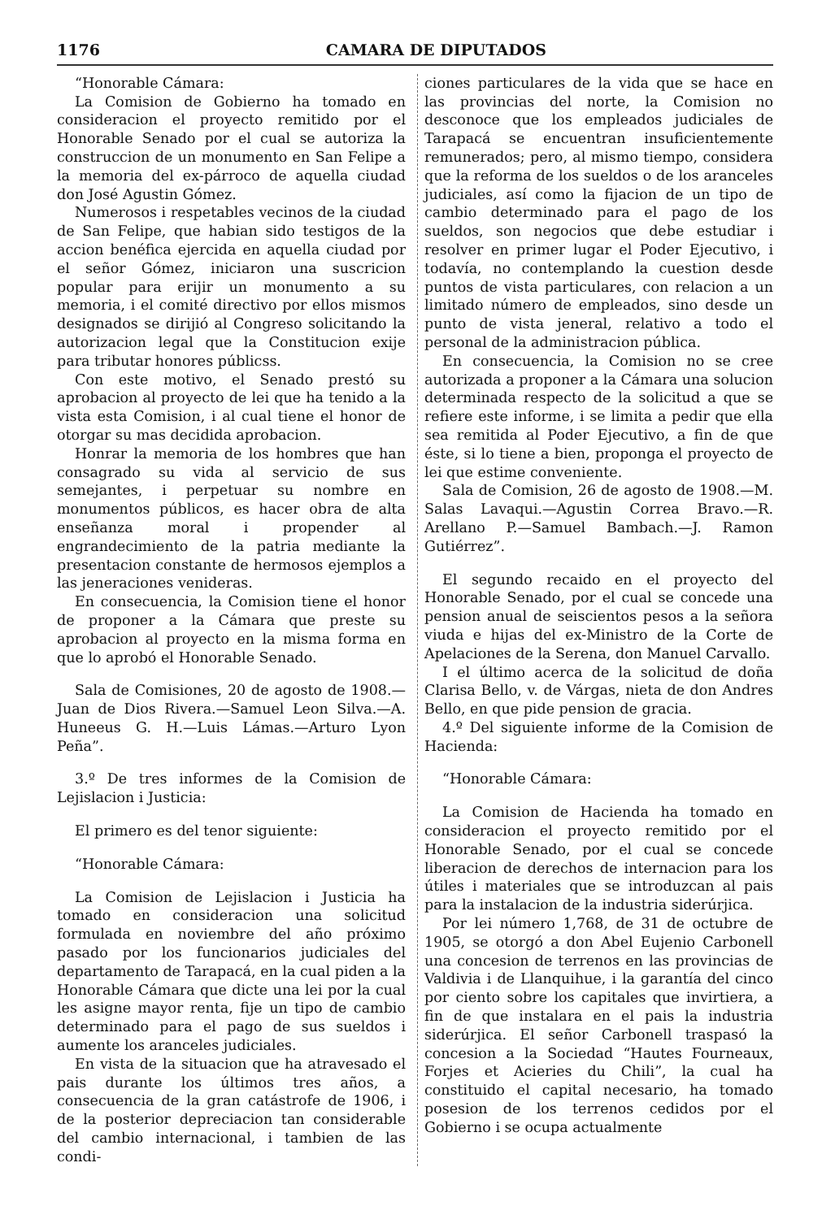1176 CAMARA DE DIPUTADOS
“Honorable Cámara:
La Comision de Gobierno ha tomado en consideracion el proyecto remitido por el Honorable Senado por el cual se autoriza la construccion de un monumento en San Felipe a la memoria del ex-párroco de aquella ciudad don José Agustin Gómez.
Numerosos i respetables vecinos de la ciudad de San Felipe, que habian sido testigos de la accion benéfica ejercida en aquella ciudad por el señor Gómez, iniciaron una suscricion popular para erijir un monumento a su memoria, i el comité directivo por ellos mismos designados se dirijió al Congreso solicitando la autorizacion legal que la Constitucion exije para tributar honores públicss.
Con este motivo, el Senado prestó su aprobacion al proyecto de lei que ha tenido a la vista esta Comision, i al cual tiene el honor de otorgar su mas decidida aprobacion.
Honrar la memoria de los hombres que han consagrado su vida al servicio de sus semejantes, i perpetuar su nombre en monumentos públicos, es hacer obra de alta enseñanza moral i propender al engrandecimiento de la patria mediante la presentacion constante de hermosos ejemplos a las jeneraciones venideras.
En consecuencia, la Comision tiene el honor de proponer a la Cámara que preste su aprobacion al proyecto en la misma forma en que lo aprobó el Honorable Senado.
Sala de Comisiones, 20 de agosto de 1908.—Juan de Dios Rivera.—Samuel Leon Silva.—A. Huneeus G. H.—Luis Lámas.—Arturo Lyon Peña”.
3.º De tres informes de la Comision de Lejislacion i Justicia:
El primero es del tenor siguiente:
“Honorable Cámara:
La Comision de Lejislacion i Justicia ha tomado en consideracion una solicitud formulada en noviembre del año próximo pasado por los funcionarios judiciales del departamento de Tarapacá, en la cual piden a la Honorable Cámara que dicte una lei por la cual les asigne mayor renta, fije un tipo de cambio determinado para el pago de sus sueldos i aumente los aranceles judiciales.
En vista de la situacion que ha atravesado el pais durante los últimos tres años, a consecuencia de la gran catástrofe de 1906, i de la posterior depreciacion tan considerable del cambio internacional, i tambien de las condi-
ciones particulares de la vida que se hace en las provincias del norte, la Comision no desconoce que los empleados judiciales de Tarapacá se encuentran insuficientemente remunerados; pero, al mismo tiempo, considera que la reforma de los sueldos o de los aranceles judiciales, así como la fijacion de un tipo de cambio determinado para el pago de los sueldos, son negocios que debe estudiar i resolver en primer lugar el Poder Ejecutivo, i todavía, no contemplando la cuestion desde puntos de vista particulares, con relacion a un limitado número de empleados, sino desde un punto de vista jeneral, relativo a todo el personal de la administracion pública.
En consecuencia, la Comision no se cree autorizada a proponer a la Cámara una solucion determinada respecto de la solicitud a que se refiere este informe, i se limita a pedir que ella sea remitida al Poder Ejecutivo, a fin de que éste, si lo tiene a bien, proponga el proyecto de lei que estime conveniente.
Sala de Comision, 26 de agosto de 1908.—M. Salas Lavaqui.—Agustin Correa Bravo.—R. Arellano P.—Samuel Bambach.—J. Ramon Gutiérrez”.
El segundo recaido en el proyecto del Honorable Senado, por el cual se concede una pension anual de seiscientos pesos a la señora viuda e hijas del ex-Ministro de la Corte de Apelaciones de la Serena, don Manuel Carvallo.
I el último acerca de la solicitud de doña Clarisa Bello, v. de Várgas, nieta de don Andres Bello, en que pide pension de gracia.
4.º Del siguiente informe de la Comision de Hacienda:
“Honorable Cámara:
La Comision de Hacienda ha tomado en consideracion el proyecto remitido por el Honorable Senado, por el cual se concede liberacion de derechos de internacion para los útiles i materiales que se introduzcan al pais para la instalacion de la industria siderúrjica.
Por lei número 1,768, de 31 de octubre de 1905, se otorgó a don Abel Eujenio Carbonell una concesion de terrenos en las provincias de Valdivia i de Llanquihue, i la garantía del cinco por ciento sobre los capitales que invirtiera, a fin de que instalara en el pais la industria siderúrjica. El señor Carbonell traspasó la concesion a la Sociedad “Hautes Fourneaux, Forjes et Acieries du Chili”, la cual ha constituido el capital necesario, ha tomado posesion de los terrenos cedidos por el Gobierno i se ocupa actualmente